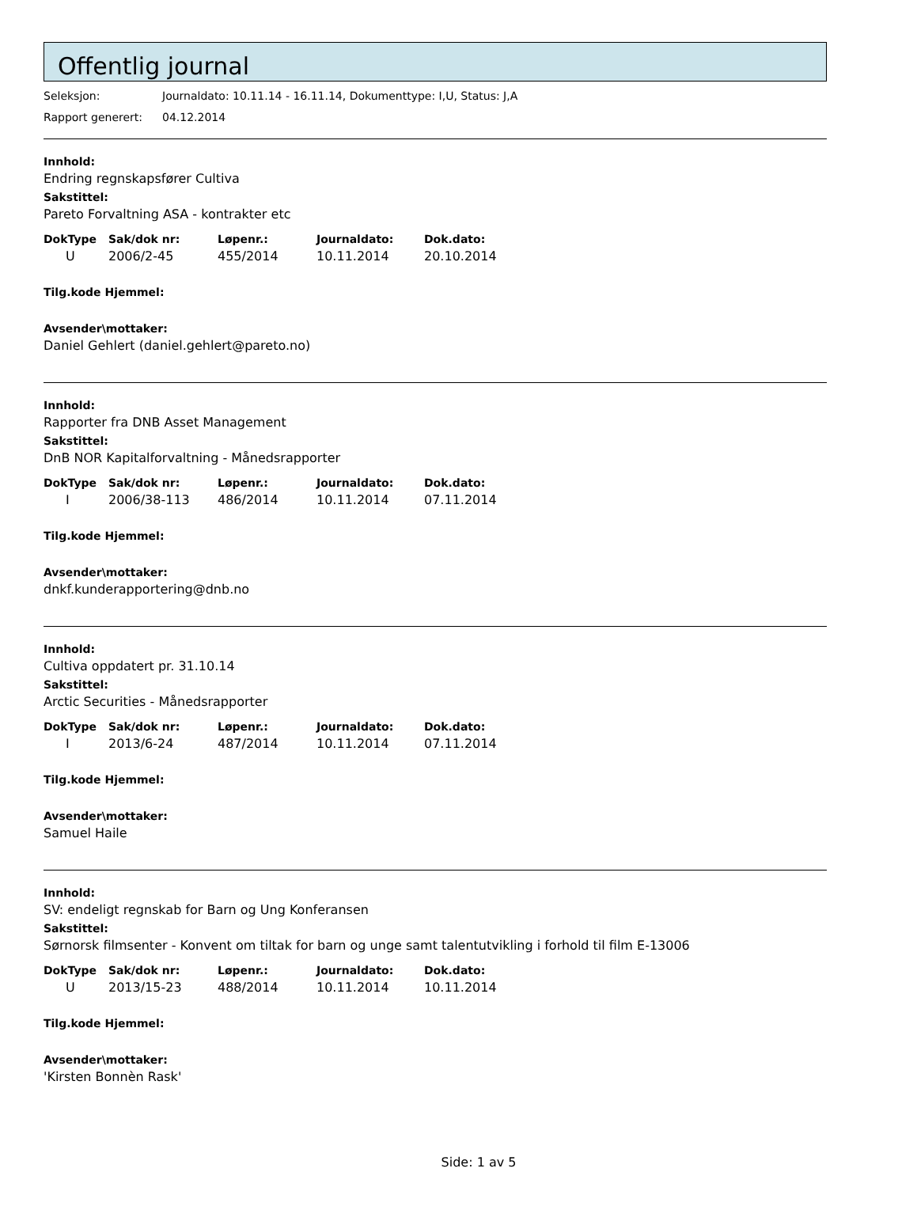Offentlig journal
Seleksjon: Journaldato: 10.11.14 - 16.11.14, Dokumenttype: I,U, Status: J,A
Rapport generert: 04.12.2014
Innhold:
Endring regnskapsfører Cultiva
Sakstittel:
Pareto Forvaltning ASA - kontrakter etc
| DokType | Sak/dok nr: | Løpenr.: | Journaldato: | Dok.dato: |
| --- | --- | --- | --- | --- |
| U | 2006/2-45 | 455/2014 | 10.11.2014 | 20.10.2014 |
Tilg.kode Hjemmel:
Avsender\mottaker:
Daniel Gehlert (daniel.gehlert@pareto.no)
Innhold:
Rapporter fra DNB Asset Management
Sakstittel:
DnB NOR Kapitalforvaltning - Månedsrapporter
| DokType | Sak/dok nr: | Løpenr.: | Journaldato: | Dok.dato: |
| --- | --- | --- | --- | --- |
| I | 2006/38-113 | 486/2014 | 10.11.2014 | 07.11.2014 |
Tilg.kode Hjemmel:
Avsender\mottaker:
dnkf.kunderapportering@dnb.no
Innhold:
Cultiva oppdatert pr. 31.10.14
Sakstittel:
Arctic Securities - Månedsrapporter
| DokType | Sak/dok nr: | Løpenr.: | Journaldato: | Dok.dato: |
| --- | --- | --- | --- | --- |
| I | 2013/6-24 | 487/2014 | 10.11.2014 | 07.11.2014 |
Tilg.kode Hjemmel:
Avsender\mottaker:
Samuel Haile
Innhold:
SV: endeligt regnskab for Barn og Ung Konferansen
Sakstittel:
Sørnorsk filmsenter - Konvent om tiltak for barn og unge samt talentutvikling i forhold til film E-13006
| DokType | Sak/dok nr: | Løpenr.: | Journaldato: | Dok.dato: |
| --- | --- | --- | --- | --- |
| U | 2013/15-23 | 488/2014 | 10.11.2014 | 10.11.2014 |
Tilg.kode Hjemmel:
Avsender\mottaker:
'Kirsten Bonnèn Rask'
Side: 1 av 5